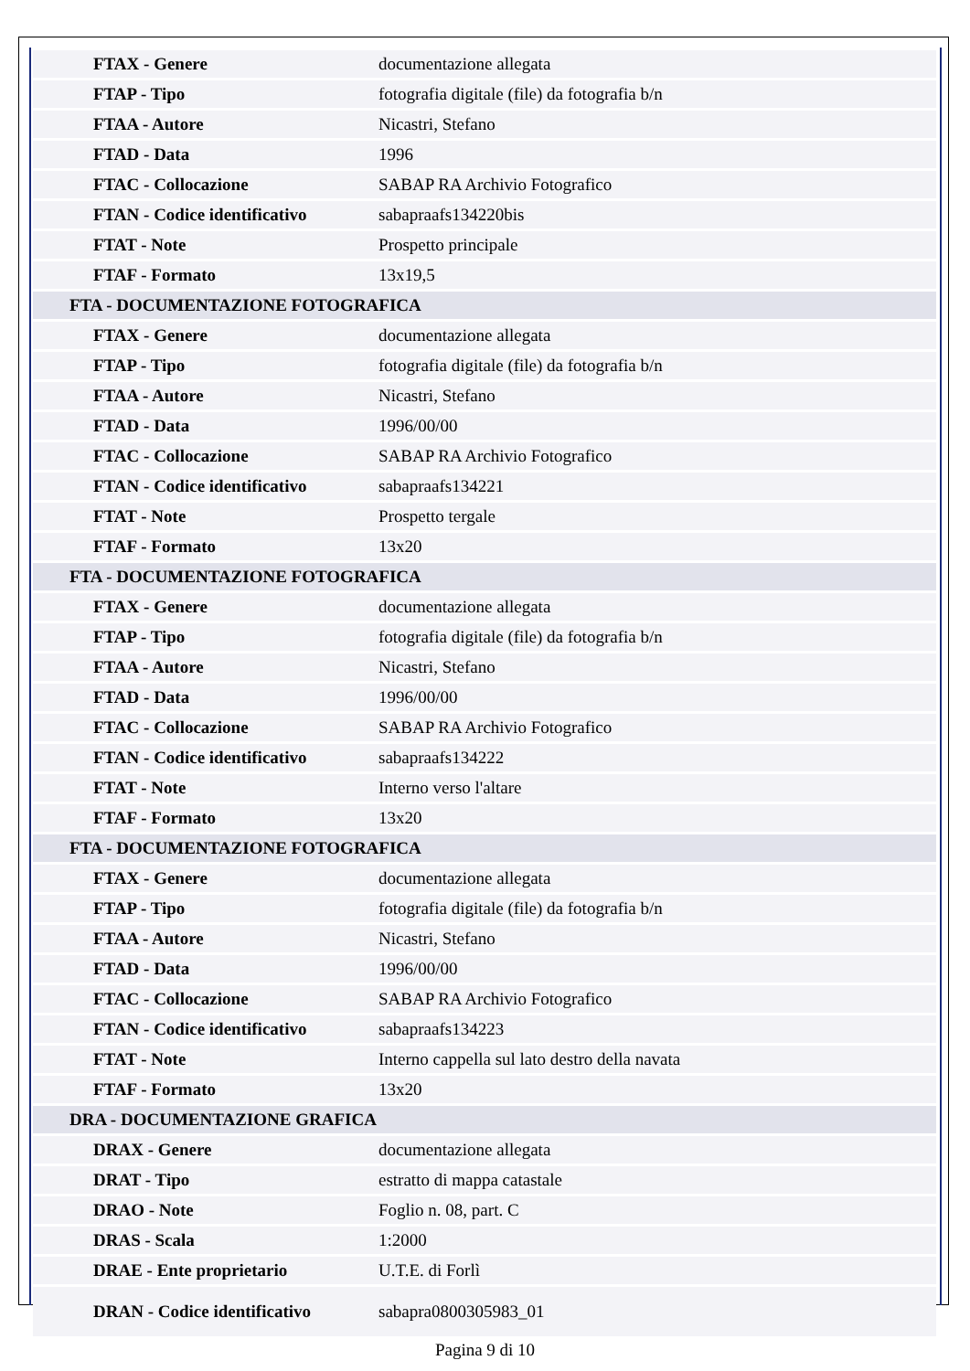| FTAX - Genere | documentazione allegata |
| FTAP - Tipo | fotografia digitale (file) da fotografia b/n |
| FTAA - Autore | Nicastri, Stefano |
| FTAD - Data | 1996 |
| FTAC - Collocazione | SABAP RA Archivio Fotografico |
| FTAN - Codice identificativo | sabapraafs134220bis |
| FTAT - Note | Prospetto principale |
| FTAF - Formato | 13x19,5 |
| FTA - DOCUMENTAZIONE FOTOGRAFICA | |
| FTAX - Genere | documentazione allegata |
| FTAP - Tipo | fotografia digitale (file) da fotografia b/n |
| FTAA - Autore | Nicastri, Stefano |
| FTAD - Data | 1996/00/00 |
| FTAC - Collocazione | SABAP RA Archivio Fotografico |
| FTAN - Codice identificativo | sabapraafs134221 |
| FTAT - Note | Prospetto tergale |
| FTAF - Formato | 13x20 |
| FTA - DOCUMENTAZIONE FOTOGRAFICA | |
| FTAX - Genere | documentazione allegata |
| FTAP - Tipo | fotografia digitale (file) da fotografia b/n |
| FTAA - Autore | Nicastri, Stefano |
| FTAD - Data | 1996/00/00 |
| FTAC - Collocazione | SABAP RA Archivio Fotografico |
| FTAN - Codice identificativo | sabapraafs134222 |
| FTAT - Note | Interno verso l'altare |
| FTAF - Formato | 13x20 |
| FTA - DOCUMENTAZIONE FOTOGRAFICA | |
| FTAX - Genere | documentazione allegata |
| FTAP - Tipo | fotografia digitale (file) da fotografia b/n |
| FTAA - Autore | Nicastri, Stefano |
| FTAD - Data | 1996/00/00 |
| FTAC - Collocazione | SABAP RA Archivio Fotografico |
| FTAN - Codice identificativo | sabapraafs134223 |
| FTAT - Note | Interno cappella sul lato destro della navata |
| FTAF - Formato | 13x20 |
| DRA - DOCUMENTAZIONE GRAFICA | |
| DRAX - Genere | documentazione allegata |
| DRAT - Tipo | estratto di mappa catastale |
| DRAO - Note | Foglio n. 08, part. C |
| DRAS - Scala | 1:2000 |
| DRAE - Ente proprietario | U.T.E. di Forlì |
| DRAN - Codice identificativo | sabapra0800305983_01 |
Pagina 9 di 10